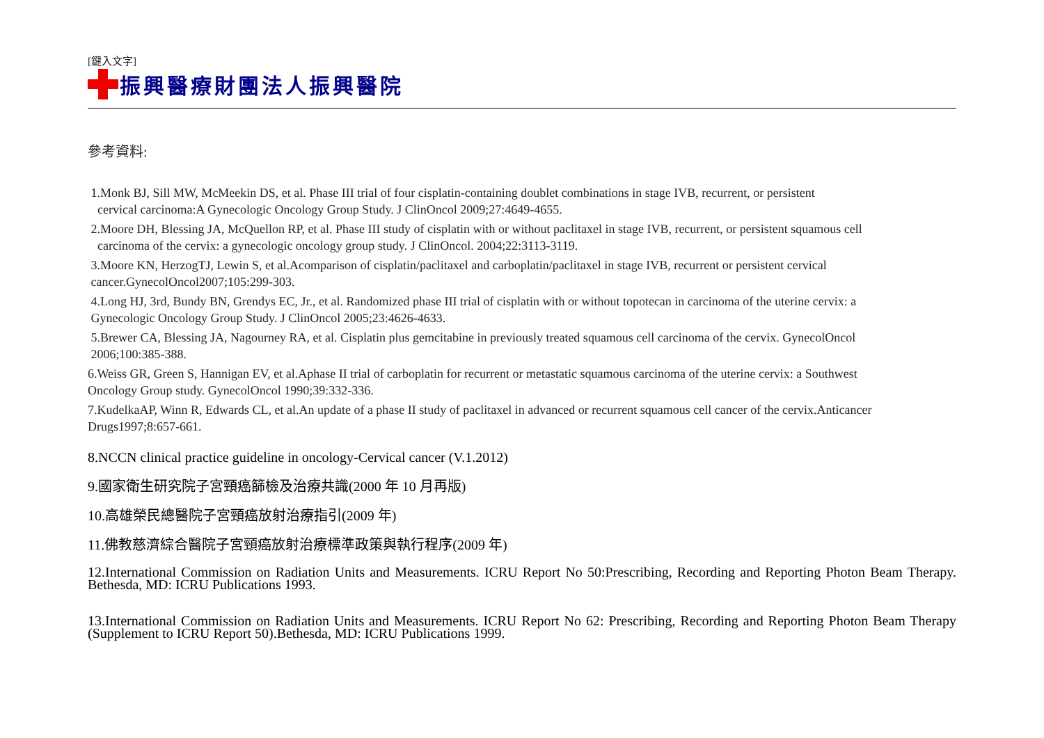[鍵入文字]
振興醫療財團法人振興醫院
參考資料:
1.Monk BJ, Sill MW, McMeekin DS, et al. Phase III trial of four cisplatin-containing doublet combinations in stage IVB, recurrent, or persistent
cervical carcinoma:A Gynecologic Oncology Group Study. J ClinOncol 2009;27:4649-4655.
2.Moore DH, Blessing JA, McQuellon RP, et al. Phase III study of cisplatin with or without paclitaxel in stage IVB, recurrent, or persistent squamous cell
carcinoma of the cervix: a gynecologic oncology group study. J ClinOncol. 2004;22:3113-3119.
3.Moore KN, HerzogTJ, Lewin S, et al.Acomparison of cisplatin/paclitaxel and carboplatin/paclitaxel in stage IVB, recurrent or persistent cervical
cancer.GynecolOncol2007;105:299-303.
4.Long HJ, 3rd, Bundy BN, Grendys EC, Jr., et al. Randomized phase III trial of cisplatin with or without topotecan in carcinoma of the uterine cervix: a
Gynecologic Oncology Group Study. J ClinOncol 2005;23:4626-4633.
5.Brewer CA, Blessing JA, Nagourney RA, et al. Cisplatin plus gemcitabine in previously treated squamous cell carcinoma of the cervix. GynecolOncol
2006;100:385-388.
6.Weiss GR, Green S, Hannigan EV, et al.Aphase II trial of carboplatin for recurrent or metastatic squamous carcinoma of the uterine cervix: a Southwest
Oncology Group study. GynecolOncol 1990;39:332-336.
7.KudelkaAP, Winn R, Edwards CL, et al.An update of a phase II study of paclitaxel in advanced or recurrent squamous cell cancer of the cervix.Anticancer
Drugs1997;8:657-661.
8.NCCN clinical practice guideline in oncology-Cervical cancer (V.1.2012)
9.國家衛生研究院子宮頸癌篩檢及治療共識(2000 年 10 月再版)
10.高雄榮民總醫院子宮頸癌放射治療指引(2009 年)
11.佛教慈濟綜合醫院子宮頸癌放射治療標準政策與執行程序(2009 年)
12.International Commission on Radiation Units and Measurements. ICRU Report No 50:Prescribing, Recording and Reporting Photon Beam Therapy. Bethesda, MD: ICRU Publications 1993.
13.International Commission on Radiation Units and Measurements. ICRU Report No 62: Prescribing, Recording and Reporting Photon Beam Therapy (Supplement to ICRU Report 50).Bethesda, MD: ICRU Publications 1999.